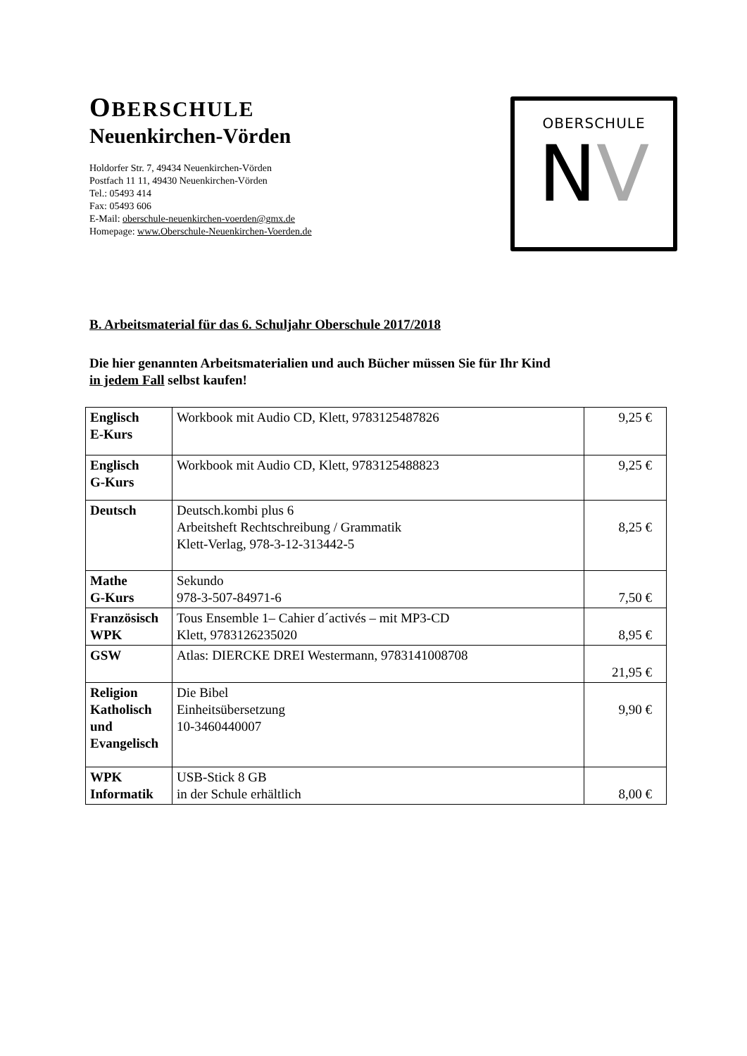OBERSCHULE
Neuenkirchen-Vörden
Holdorfer Str. 7, 49434 Neuenkirchen-Vörden
Postfach 11 11, 49430 Neuenkirchen-Vörden
Tel.: 05493 414
Fax: 05493 606
E-Mail: oberschule-neuenkirchen-voerden@gmx.de
Homepage: www.Oberschule-Neuenkirchen-Voerden.de
OBERSCHULE
NV
B. Arbeitsmaterial für das 6. Schuljahr Oberschule 2017/2018
Die hier genannten Arbeitsmaterialien und auch Bücher müssen Sie für Ihr Kind
in jedem Fall selbst kaufen!
| Englisch E-Kurs | Workbook mit Audio CD, Klett, 9783125487826 | 9,25 € |
| Englisch G-Kurs | Workbook mit Audio CD, Klett, 9783125488823 | 9,25 € |
| Deutsch | Deutsch.kombi plus 6 Arbeitsheft Rechtschreibung / Grammatik Klett-Verlag, 978-3-12-313442-5 | 8,25 € |
| Mathe G-Kurs | Sekundo 978-3-507-84971-6 | 7,50 € |
| Französisch WPK | Tous Ensemble 1– Cahier d´activés – mit MP3-CD Klett, 9783126235020 | 8,95 € |
| GSW | Atlas: DIERCKE DREI Westermann, 9783141008708 | 21,95 € |
| Religion Katholisch und Evangelisch | Die Bibel Einheitsübersetzung 10-3460440007 | 9,90 € |
| WPK Informatik | USB-Stick 8 GB in der Schule erhältlich | 8,00 € |